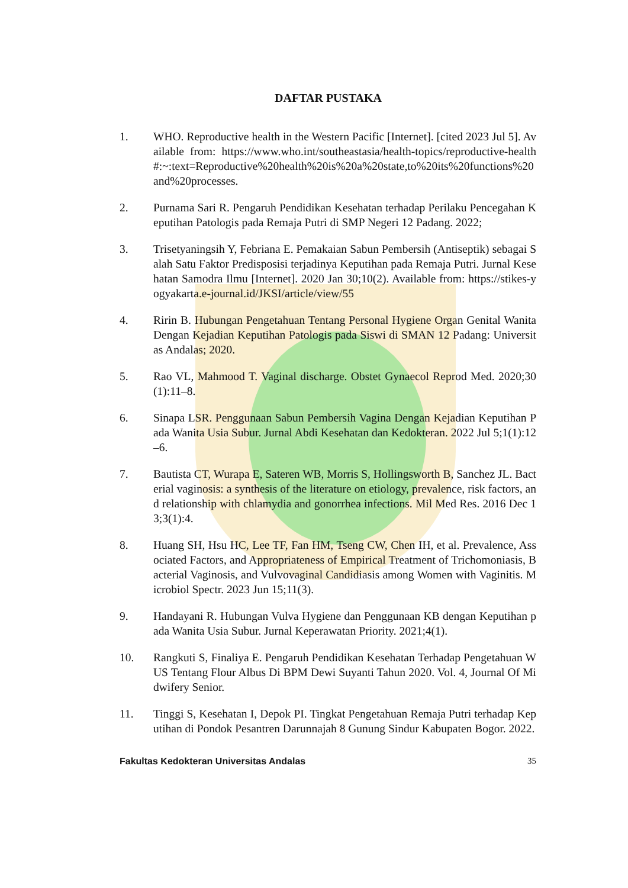DAFTAR PUSTAKA
1. WHO. Reproductive health in the Western Pacific [Internet]. [cited 2023 Jul 5]. Available from: https://www.who.int/southeastasia/health-topics/reproductive-health#:~:text=Reproductive%20health%20is%20a%20state,to%20its%20functions%20and%20processes.
2. Purnama Sari R. Pengaruh Pendidikan Kesehatan terhadap Perilaku Pencegahan Keputihan Patologis pada Remaja Putri di SMP Negeri 12 Padang. 2022;
3. Trisetyaningsih Y, Febriana E. Pemakaian Sabun Pembersih (Antiseptik) sebagai Salah Satu Faktor Predisposisi terjadinya Keputihan pada Remaja Putri. Jurnal Kesehatan Samodra Ilmu [Internet]. 2020 Jan 30;10(2). Available from: https://stikes-yogyakarta.e-journal.id/JKSI/article/view/55
4. Ririn B. Hubungan Pengetahuan Tentang Personal Hygiene Organ Genital Wanita Dengan Kejadian Keputihan Patologis pada Siswi di SMAN 12 Padang: Universitas Andalas; 2020.
5. Rao VL, Mahmood T. Vaginal discharge. Obstet Gynaecol Reprod Med. 2020;30(1):11–8.
6. Sinapa LSR. Penggunaan Sabun Pembersih Vagina Dengan Kejadian Keputihan Pada Wanita Usia Subur. Jurnal Abdi Kesehatan dan Kedokteran. 2022 Jul 5;1(1):12–6.
7. Bautista CT, Wurapa E, Sateren WB, Morris S, Hollingsworth B, Sanchez JL. Bacterial vaginosis: a synthesis of the literature on etiology, prevalence, risk factors, and relationship with chlamydia and gonorrhea infections. Mil Med Res. 2016 Dec 13;3(1):4.
8. Huang SH, Hsu HC, Lee TF, Fan HM, Tseng CW, Chen IH, et al. Prevalence, Associated Factors, and Appropriateness of Empirical Treatment of Trichomoniasis, Bacterial Vaginosis, and Vulvovaginal Candidiasis among Women with Vaginitis. Microbiol Spectr. 2023 Jun 15;11(3).
9. Handayani R. Hubungan Vulva Hygiene dan Penggunaan KB dengan Keputihan pada Wanita Usia Subur. Jurnal Keperawatan Priority. 2021;4(1).
10. Rangkuti S, Finaliya E. Pengaruh Pendidikan Kesehatan Terhadap Pengetahuan WUS Tentang Flour Albus Di BPM Dewi Suyanti Tahun 2020. Vol. 4, Journal Of Midwifery Senior.
11. Tinggi S, Kesehatan I, Depok PI. Tingkat Pengetahuan Remaja Putri terhadap Keputihan di Pondok Pesantren Darunnajah 8 Gunung Sindur Kabupaten Bogor. 2022.
Fakultas Kedokteran Universitas Andalas 35